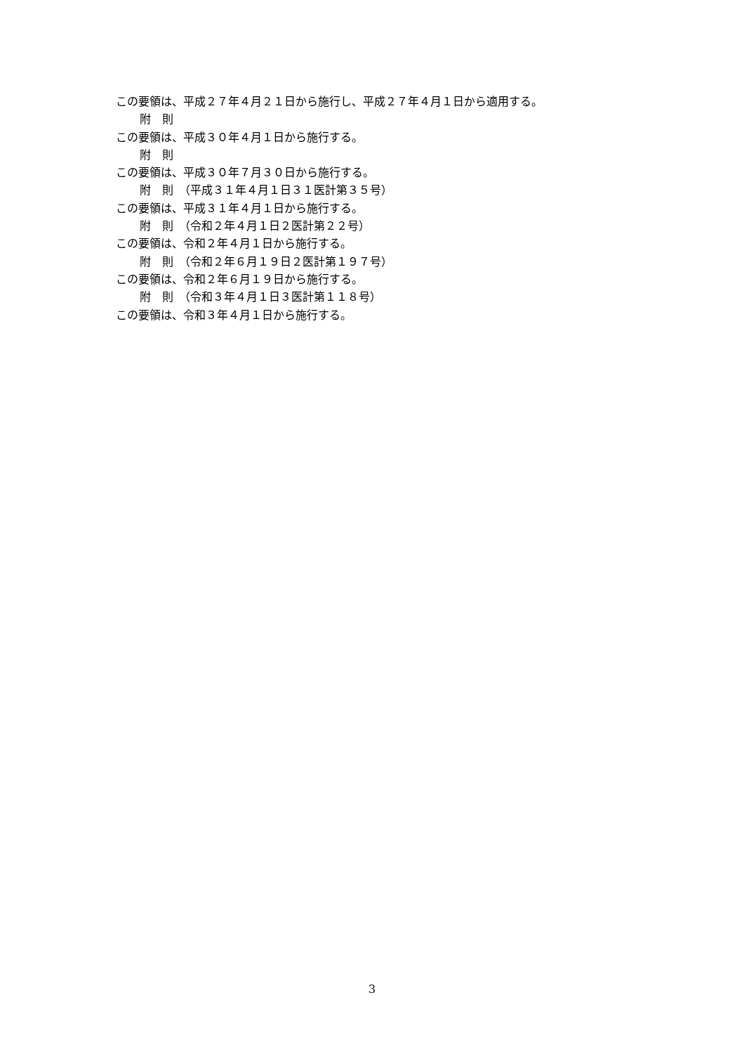この要領は、平成２７年４月２１日から施行し、平成２７年４月１日から適用する。
附　則
この要領は、平成３０年４月１日から施行する。
附　則
この要領は、平成３０年７月３０日から施行する。
附　則　（平成３１年４月１日３１医計第３５号）
この要領は、平成３１年４月１日から施行する。
附　則　（令和２年４月１日２医計第２２号）
この要領は、令和２年４月１日から施行する。
附　則　（令和２年６月１９日２医計第１９７号）
この要領は、令和２年６月１９日から施行する。
附　則　（令和３年４月１日３医計第１１８号）
この要領は、令和３年４月１日から施行する。
3